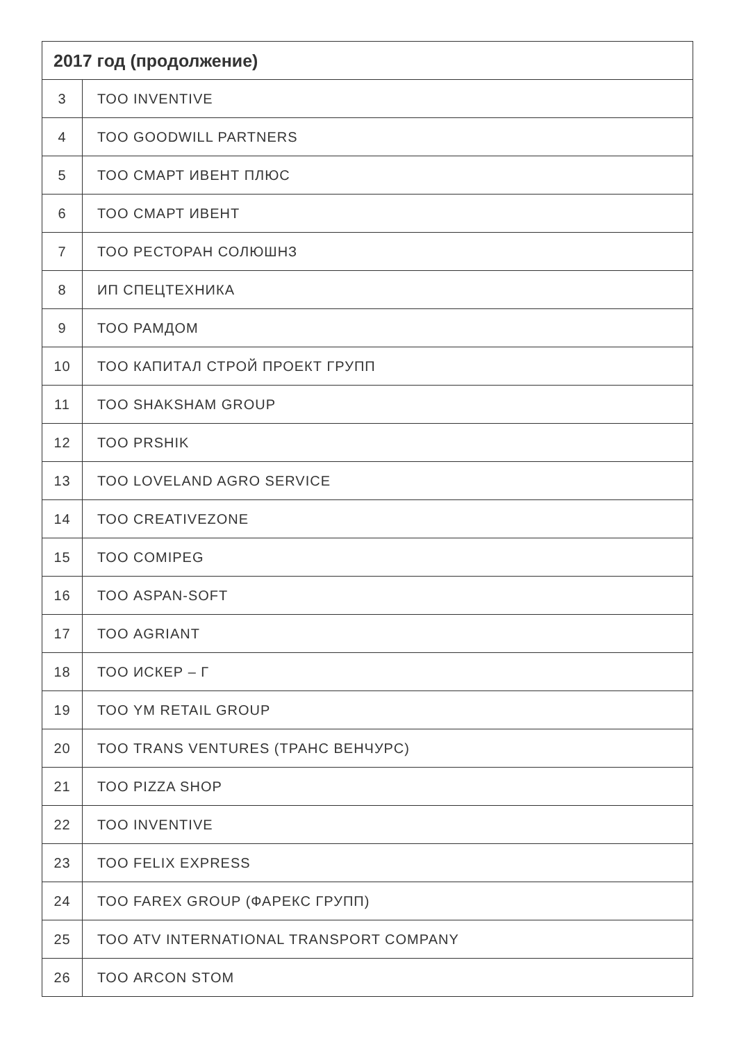| 2017 год (продолжение) | |
| --- | --- |
| 3 | ТОО INVENTIVE |
| 4 | ТОО GOODWILL PARTNERS |
| 5 | ТОО СМАРТ ИВЕНТ ПЛЮС |
| 6 | ТОО СМАРТ ИВЕНТ |
| 7 | ТОО РЕСТОРАН СОЛЮШНЗ |
| 8 | ИП СПЕЦТЕХНИКА |
| 9 | ТОО РАМДОМ |
| 10 | ТОО КАПИТАЛ СТРОЙ ПРОЕКТ ГРУПП |
| 11 | ТОО SHAKSHAM GROUP |
| 12 | ТОО PRSHIK |
| 13 | ТОО LOVELAND AGRO SERVICE |
| 14 | ТОО CREATIVEZONE |
| 15 | ТОО COMIPEG |
| 16 | ТОО ASPAN-SOFT |
| 17 | ТОО AGRIANT |
| 18 | ТОО ИСКЕР – Г |
| 19 | ТОО YM RETAIL GROUP |
| 20 | ТОО TRANS VENTURES (ТРАНС ВЕНЧУРС) |
| 21 | ТОО PIZZA SHOP |
| 22 | ТОО INVENTIVE |
| 23 | ТОО FELIX EXPRESS |
| 24 | ТОО FAREX GROUP (ФАРЕКС ГРУПП) |
| 25 | ТОО ATV INTERNATIONAL TRANSPORT COMPANY |
| 26 | ТОО ARCON STOM |